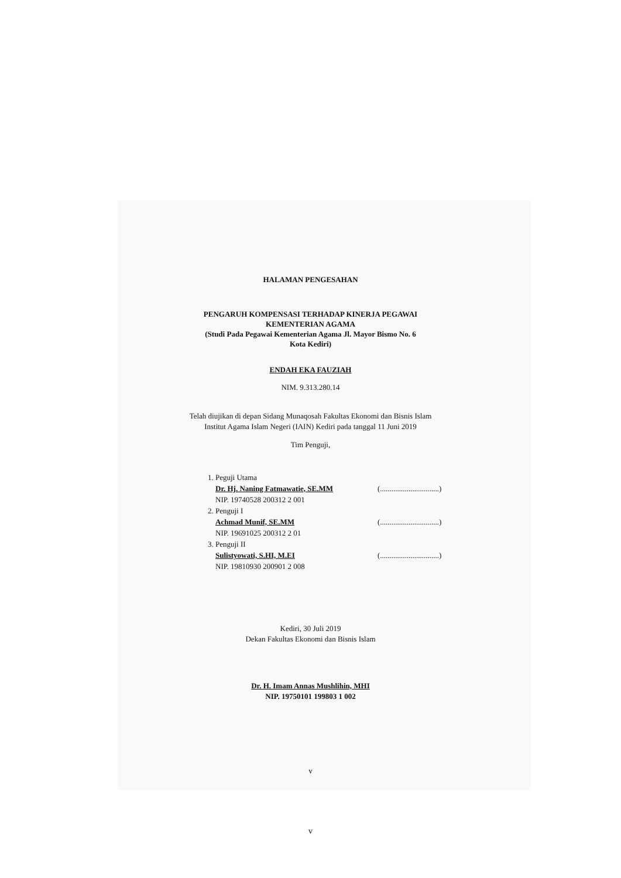HALAMAN PENGESAHAN
PENGARUH KOMPENSASI TERHADAP KINERJA PEGAWAI
KEMENTERIAN AGAMA
(Studi Pada Pegawai Kementerian Agama Jl. Mayor Bismo No. 6
Kota Kediri)
ENDAH EKA FAUZIAH
NIM. 9.313.280.14
Telah diujikan di depan Sidang Munaqosah Fakultas Ekonomi dan Bisnis Islam
Institut Agama Islam Negeri (IAIN) Kediri pada tanggal 11 Juni 2019
Tim Penguji,
1. Peguji Utama
Dr. Hj. Naning Fatmawatie, SE.MM
NIP. 19740528 200312 2 001
2. Penguji I
Achmad Munif, SE.MM
NIP. 19691025 200312 2 01
3. Penguji II
Sulistyowati, S.HI, M.EI
NIP. 19810930 200901 2 008
(...............................)
(...............................)
(...............................)
Kediri, 30 Juli 2019
Dekan Fakultas Ekonomi dan Bisnis Islam
Dr. H. Imam Annas Mushlihin, MHI
NIP. 19750101 199803 1 002
v
v